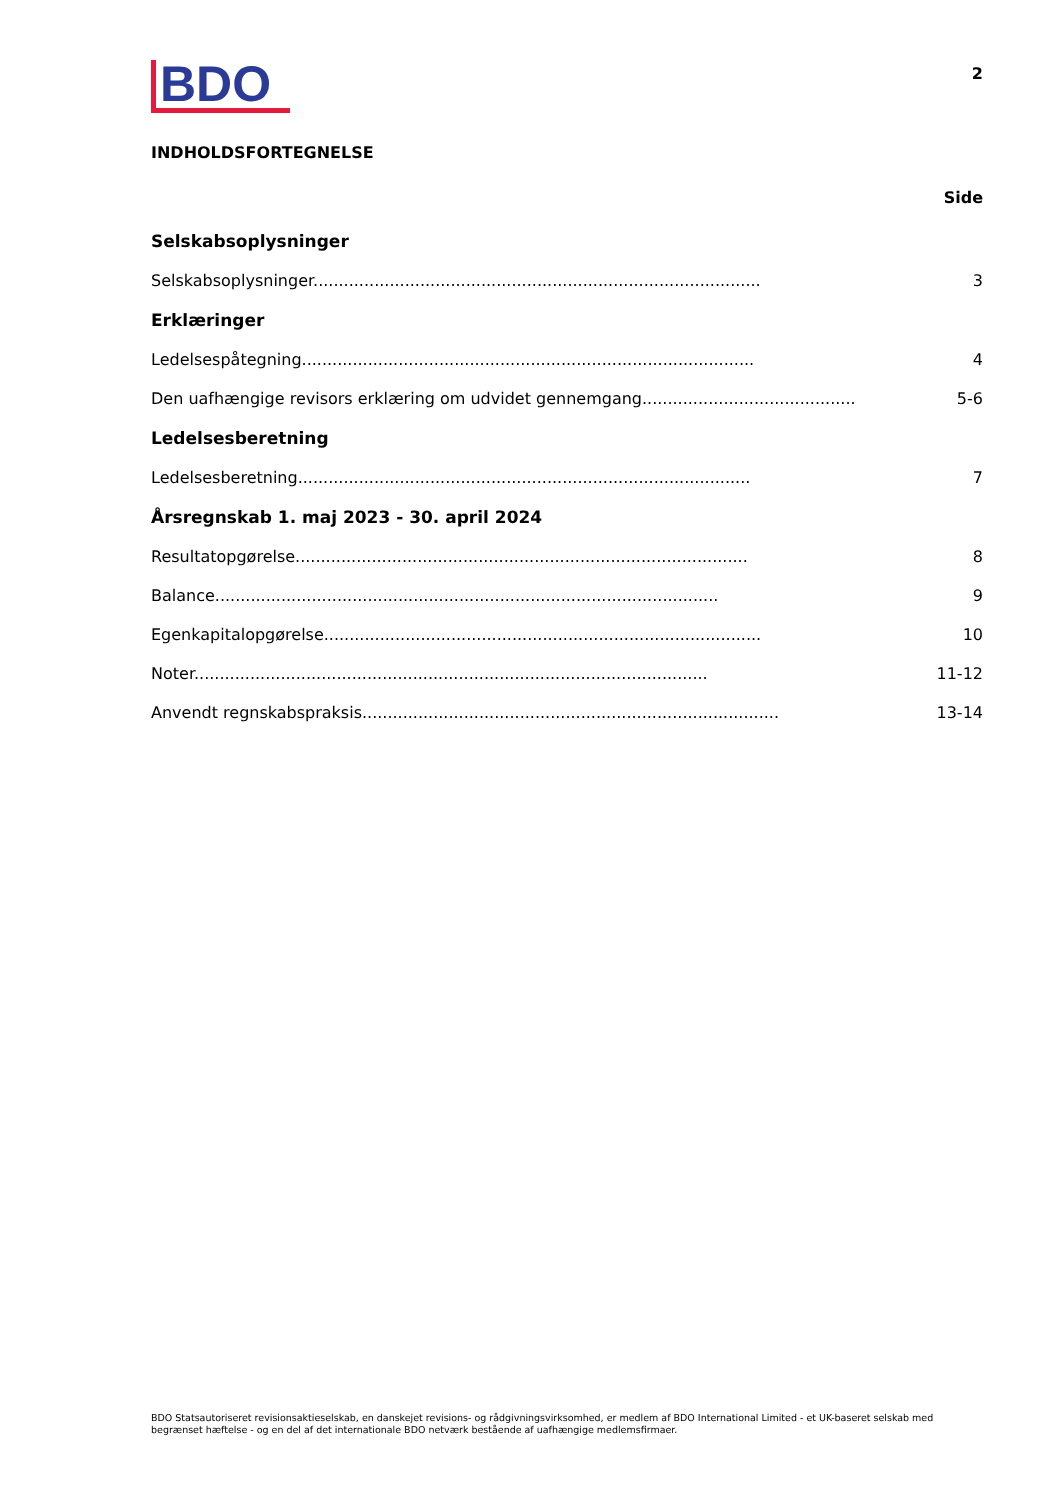BDO
2
INDHOLDSFORTEGNELSE
Side
Selskabsoplysninger
Selskabsoplysninger........................................................................................ 3
Erklæringer
Ledelsespåtegning......................................................................................... 4
Den uafhængige revisors erklæring om udvidet gennemgang........................................... 5-6
Ledelsesberetning
Ledelsesberetning......................................................................................... 7
Årsregnskab 1. maj 2023 - 30. april 2024
Resultatopgørelse......................................................................................... 8
Balance................................................................................................... 9
Egenkapitalopgørelse...................................................................................... 10
Noter..................................................................................................... 11-12
Anvendt regnskabspraksis.................................................................................. 13-14
BDO Statsautoriseret revisionsaktieselskab, en danskejet revisions- og rådgivningsvirksomhed, er medlem af BDO International Limited - et UK-baseret selskab med begrænset hæftelse - og en del af det internationale BDO netværk bestående af uafhængige medlemsfirmaer.